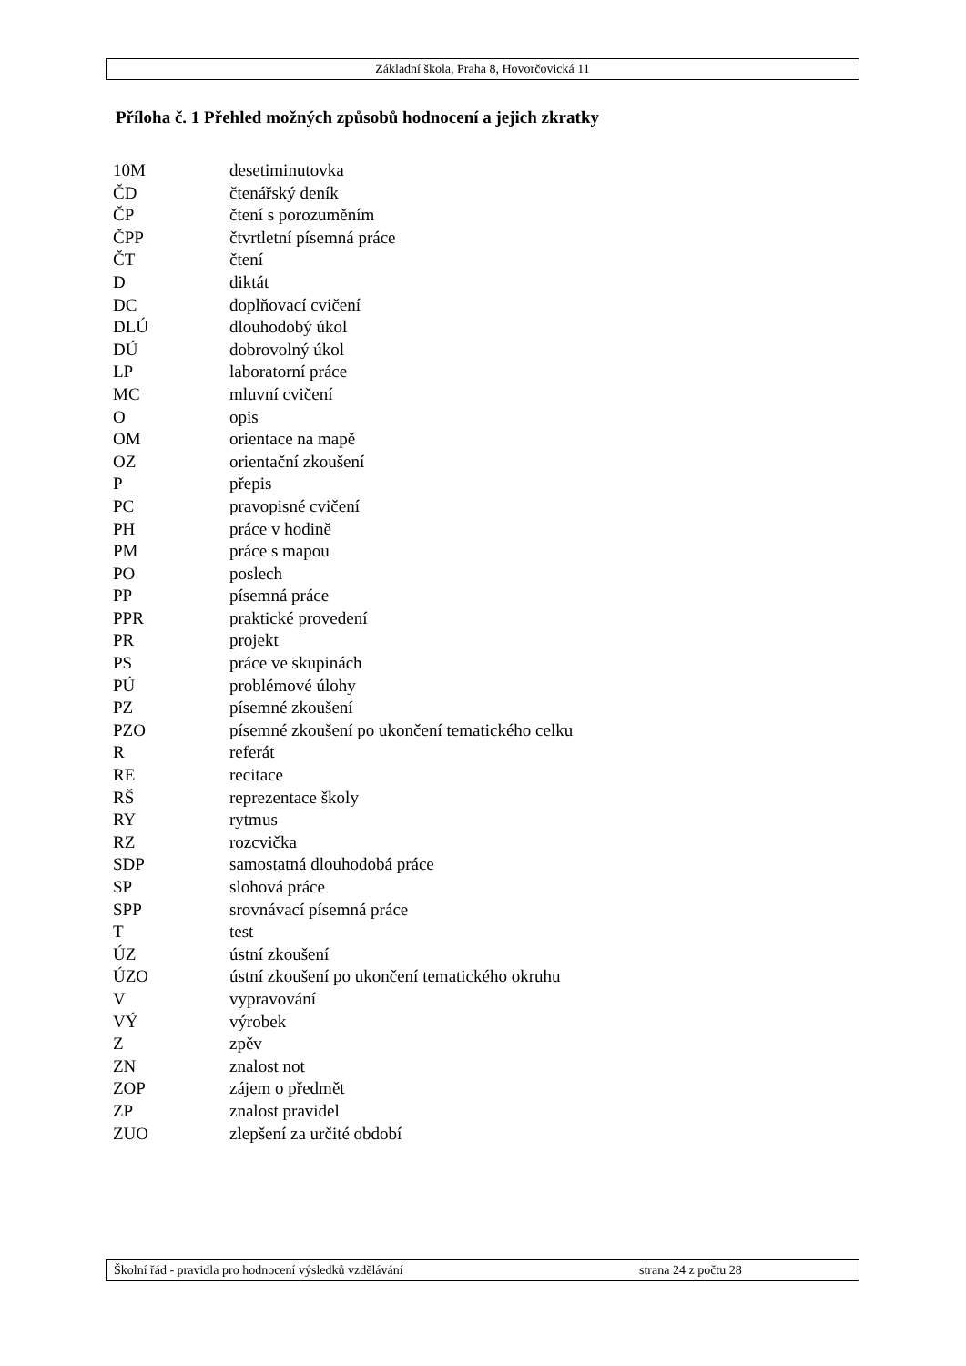Základní škola, Praha 8, Hovorčovická 11
Příloha č. 1 Přehled možných způsobů hodnocení a jejich zkratky
| 10M | desetiminutovka |
| ČD | čtenářský deník |
| ČP | čtení s porozuměním |
| ČPP | čtvrtletní písemná práce |
| ČT | čtení |
| D | diktát |
| DC | doplňovací cvičení |
| DLÚ | dlouhodobý úkol |
| DÚ | dobrovolný úkol |
| LP | laboratorní práce |
| MC | mluvní cvičení |
| O | opis |
| OM | orientace na mapě |
| OZ | orientační zkoušení |
| P | přepis |
| PC | pravopisné cvičení |
| PH | práce v hodině |
| PM | práce s mapou |
| PO | poslech |
| PP | písemná práce |
| PPR | praktické provedení |
| PR | projekt |
| PS | práce ve skupinách |
| PÚ | problémové úlohy |
| PZ | písemné zkoušení |
| PZO | písemné zkoušení po ukončení tematického celku |
| R | referát |
| RE | recitace |
| RŠ | reprezentace školy |
| RY | rytmus |
| RZ | rozcvička |
| SDP | samostatná dlouhodobá práce |
| SP | slohová práce |
| SPP | srovnávací písemná práce |
| T | test |
| ÚZ | ústní zkoušení |
| ÚZO | ústní zkoušení po ukončení tematického okruhu |
| V | vypravování |
| VÝ | výrobek |
| Z | zpěv |
| ZN | znalost not |
| ZOP | zájem o předmět |
| ZP | znalost pravidel |
| ZUO | zlepšení za určité období |
Školní řád - pravidla pro hodnocení výsledků vzdělávání strana 24 z počtu 28